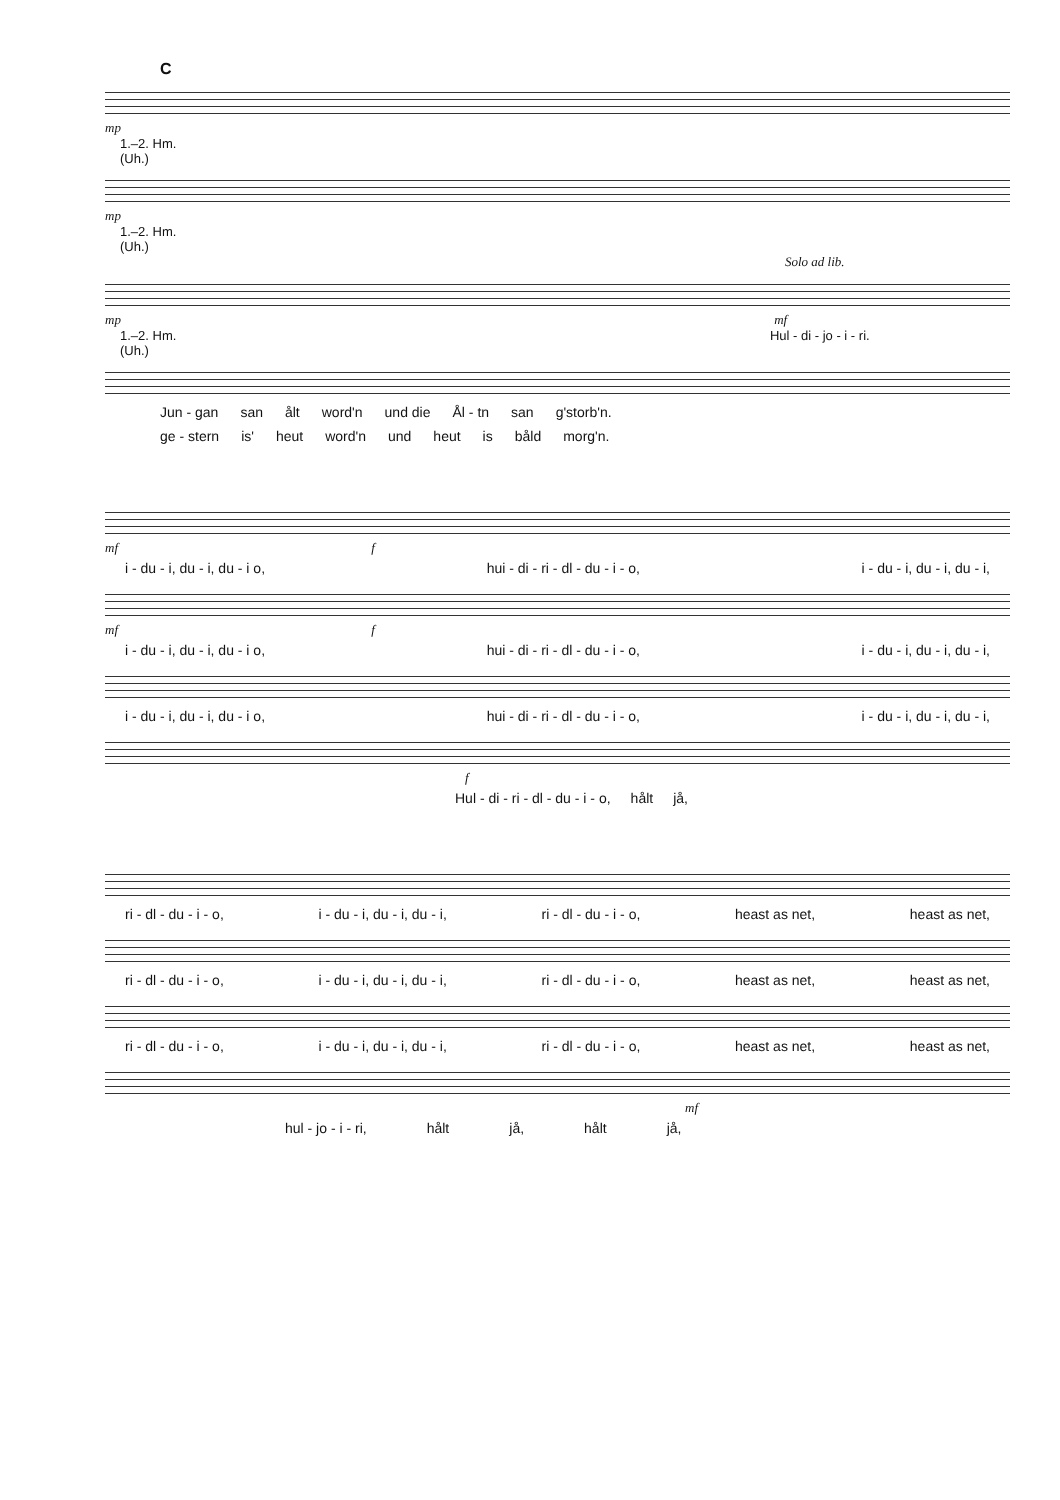C
mp
1.–2. Hm.
(Uh.)
mp
1.–2. Hm.
(Uh.)
Solo ad lib.
mp mf
1.–2. Hm. Hul - di - jo - i - ri.
(Uh.)
Jun - gan san ålt word'n und die Ål - tn san g'storb'n.
ge - stern is' heut word'n und heut is båld morg'n.
mf f
i - du - i, du - i, du - i o, hui - di - ri - dl - du - i - o, i - du - i, du - i, du - i,
mf f
i - du - i, du - i, du - i o, hui - di - ri - dl - du - i - o, i - du - i, du - i, du - i,
i - du - i, du - i, du - i o, hui - di - ri - dl - du - i - o, i - du - i, du - i, du - i,
f
Hul - di - ri - dl - du - i - o, hålt jå,
ri - dl - du - i - o, i - du - i, du - i, du - i, ri - dl - du - i - o, heast as net, heast as net,
ri - dl - du - i - o, i - du - i, du - i, du - i, ri - dl - du - i - o, heast as net, heast as net,
ri - dl - du - i - o, i - du - i, du - i, du - i, ri - dl - du - i - o, heast as net, heast as net,
mf
hul - jo - i - ri, hålt jå, hålt jå,